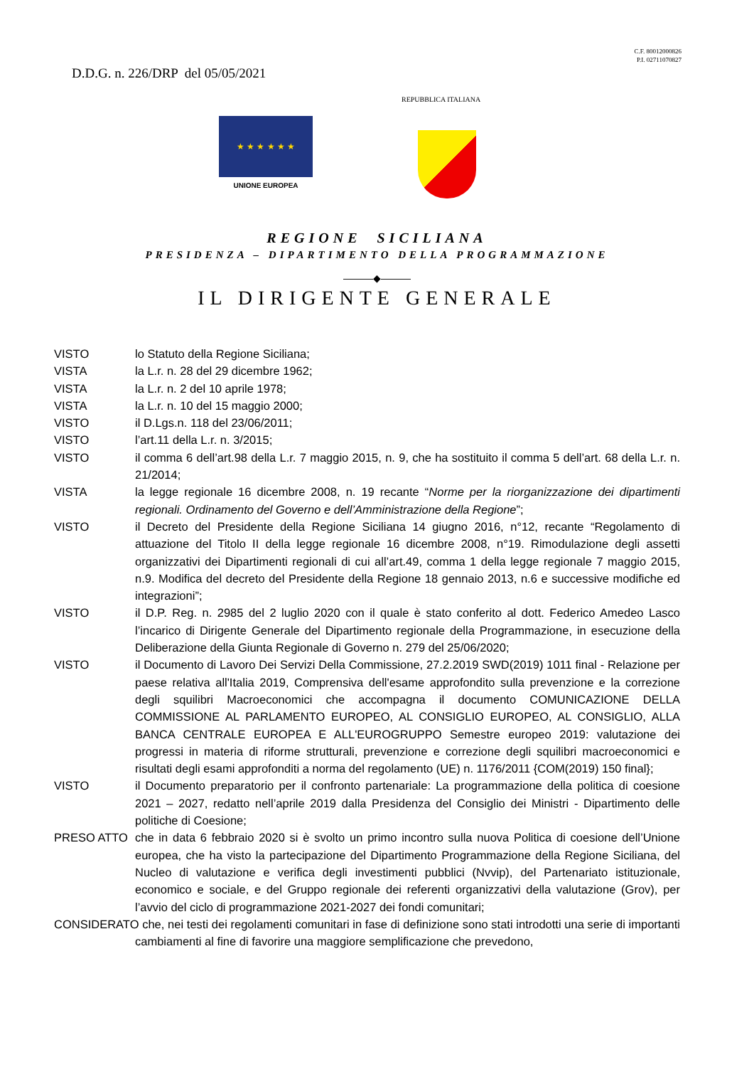C.F. 80012000826
P.I. 02711070827
D.D.G. n. 226/DRP del 05/05/2021
REPUBBLICA ITALIANA
★ ★ ★ ★ ★ ★
UNIONE EUROPEA
REGIONE SICILIANA
PRESIDENZA – DIPARTIMENTO DELLA PROGRAMMAZIONE
———◆———
IL DIRIGENTE GENERALE
VISTO lo Statuto della Regione Siciliana;
VISTA la L.r. n. 28 del 29 dicembre 1962;
VISTA la L.r. n. 2 del 10 aprile 1978;
VISTA la L.r. n. 10 del 15 maggio 2000;
VISTO il D.Lgs.n. 118 del 23/06/2011;
VISTO l’art.11 della L.r. n. 3/2015;
VISTO il comma 6 dell’art.98 della L.r. 7 maggio 2015, n. 9, che ha sostituito il comma 5 dell’art. 68 della L.r. n. 21/2014;
VISTA la legge regionale 16 dicembre 2008, n. 19 recante “Norme per la riorganizzazione dei dipartimenti regionali. Ordinamento del Governo e dell’Amministrazione della Regione”;
VISTO il Decreto del Presidente della Regione Siciliana 14 giugno 2016, n°12, recante “Regolamento di attuazione del Titolo II della legge regionale 16 dicembre 2008, n°19. Rimodulazione degli assetti organizzativi dei Dipartimenti regionali di cui all’art.49, comma 1 della legge regionale 7 maggio 2015, n.9. Modifica del decreto del Presidente della Regione 18 gennaio 2013, n.6 e successive modifiche ed integrazioni”;
VISTO il D.P. Reg. n. 2985 del 2 luglio 2020 con il quale è stato conferito al dott. Federico Amedeo Lasco l’incarico di Dirigente Generale del Dipartimento regionale della Programmazione, in esecuzione della Deliberazione della Giunta Regionale di Governo n. 279 del 25/06/2020;
VISTO il Documento di Lavoro Dei Servizi Della Commissione, 27.2.2019 SWD(2019) 1011 final - Relazione per paese relativa all'Italia 2019, Comprensiva dell'esame approfondito sulla prevenzione e la correzione degli squilibri Macroeconomici che accompagna il documento COMUNICAZIONE DELLA COMMISSIONE AL PARLAMENTO EUROPEO, AL CONSIGLIO EUROPEO, AL CONSIGLIO, ALLA BANCA CENTRALE EUROPEA E ALL'EUROGRUPPO Semestre europeo 2019: valutazione dei progressi in materia di riforme strutturali, prevenzione e correzione degli squilibri macroeconomici e risultati degli esami approfonditi a norma del regolamento (UE) n. 1176/2011 {COM(2019) 150 final};
VISTO il Documento preparatorio per il confronto partenariale: La programmazione della politica di coesione 2021 – 2027, redatto nell’aprile 2019 dalla Presidenza del Consiglio dei Ministri - Dipartimento delle politiche di Coesione;
PRESO ATTO che in data 6 febbraio 2020 si è svolto un primo incontro sulla nuova Politica di coesione dell’Unione europea, che ha visto la partecipazione del Dipartimento Programmazione della Regione Siciliana, del Nucleo di valutazione e verifica degli investimenti pubblici (Nvvip), del Partenariato istituzionale, economico e sociale, e del Gruppo regionale dei referenti organizzativi della valutazione (Grov), per l’avvio del ciclo di programmazione 2021-2027 dei fondi comunitari;
CONSIDERATO che, nei testi dei regolamenti comunitari in fase di definizione sono stati introdotti una serie di importanti cambiamenti al fine di favorire una maggiore semplificazione che prevedono,